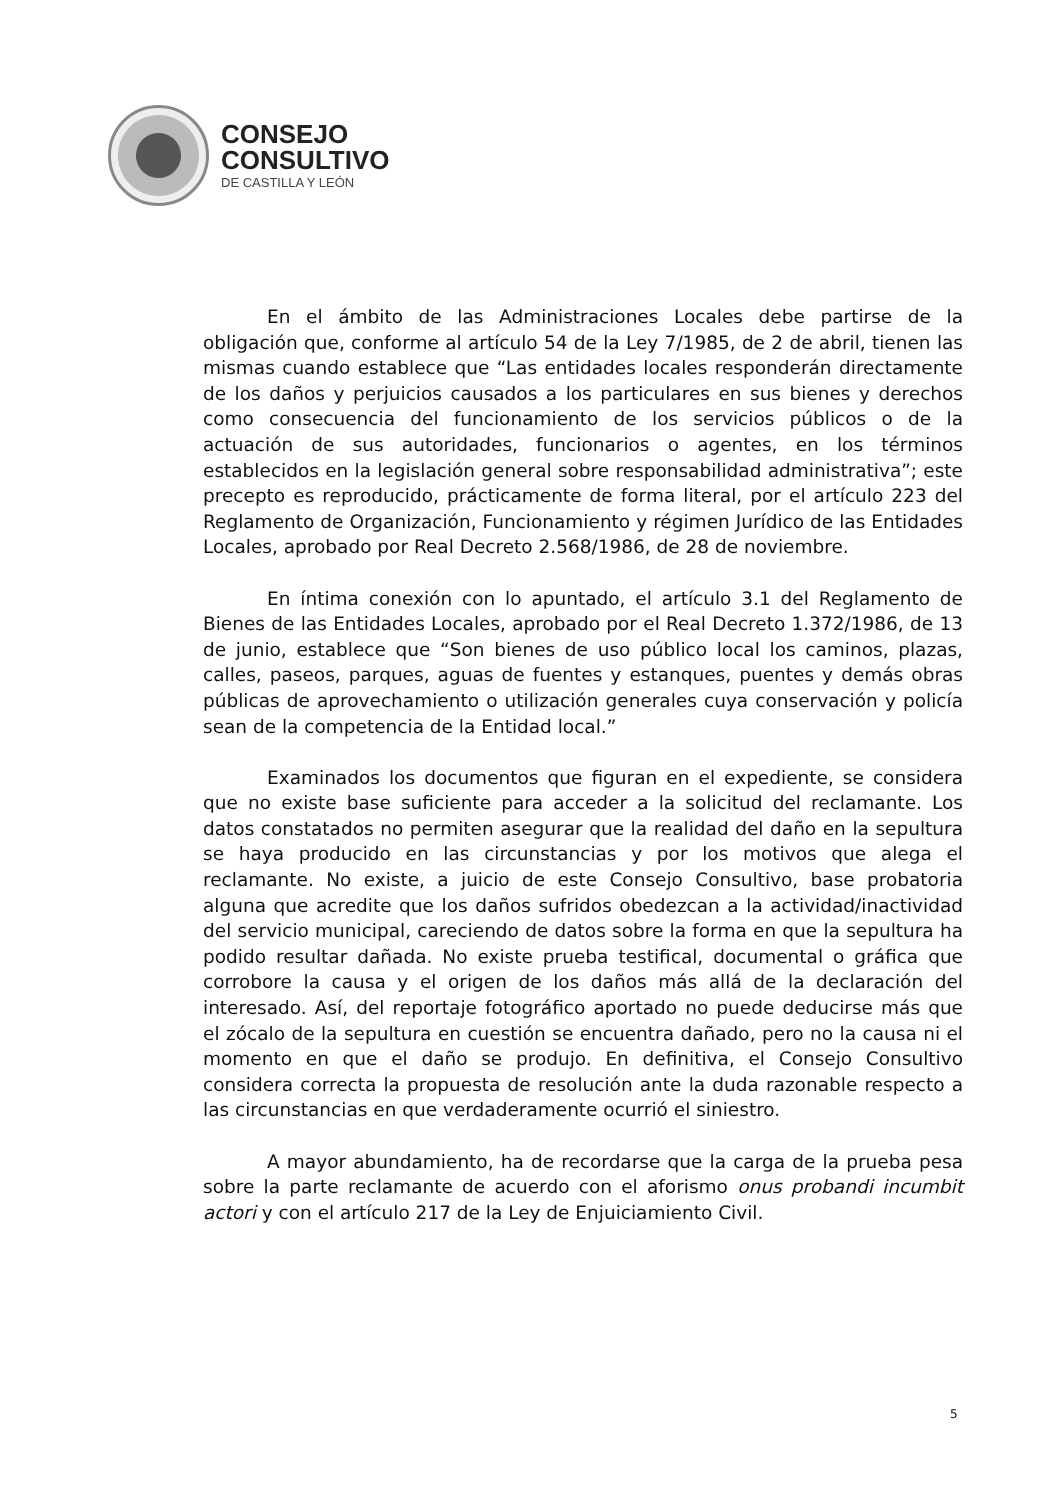CONSEJO
CONSULTIVO
DE CASTILLA Y LEÓN
En el ámbito de las Administraciones Locales debe partirse de la obligación que, conforme al artículo 54 de la Ley 7/1985, de 2 de abril, tienen las mismas cuando establece que “Las entidades locales responderán directamente de los daños y perjuicios causados a los particulares en sus bienes y derechos como consecuencia del funcionamiento de los servicios públicos o de la actuación de sus autoridades, funcionarios o agentes, en los términos establecidos en la legislación general sobre responsabilidad administrativa”; este precepto es reproducido, prácticamente de forma literal, por el artículo 223 del Reglamento de Organización, Funcionamiento y régimen Jurídico de las Entidades Locales, aprobado por Real Decreto 2.568/1986, de 28 de noviembre.
En íntima conexión con lo apuntado, el artículo 3.1 del Reglamento de Bienes de las Entidades Locales, aprobado por el Real Decreto 1.372/1986, de 13 de junio, establece que “Son bienes de uso público local los caminos, plazas, calles, paseos, parques, aguas de fuentes y estanques, puentes y demás obras públicas de aprovechamiento o utilización generales cuya conservación y policía sean de la competencia de la Entidad local.”
Examinados los documentos que figuran en el expediente, se considera que no existe base suficiente para acceder a la solicitud del reclamante. Los datos constatados no permiten asegurar que la realidad del daño en la sepultura se haya producido en las circunstancias y por los motivos que alega el reclamante. No existe, a juicio de este Consejo Consultivo, base probatoria alguna que acredite que los daños sufridos obedezcan a la actividad/inactividad del servicio municipal, careciendo de datos sobre la forma en que la sepultura ha podido resultar dañada. No existe prueba testifical, documental o gráfica que corrobore la causa y el origen de los daños más allá de la declaración del interesado. Así, del reportaje fotográfico aportado no puede deducirse más que el zócalo de la sepultura en cuestión se encuentra dañado, pero no la causa ni el momento en que el daño se produjo. En definitiva, el Consejo Consultivo considera correcta la propuesta de resolución ante la duda razonable respecto a las circunstancias en que verdaderamente ocurrió el siniestro.
A mayor abundamiento, ha de recordarse que la carga de la prueba pesa sobre la parte reclamante de acuerdo con el aforismo onus probandi incumbit actori y con el artículo 217 de la Ley de Enjuiciamiento Civil.
5